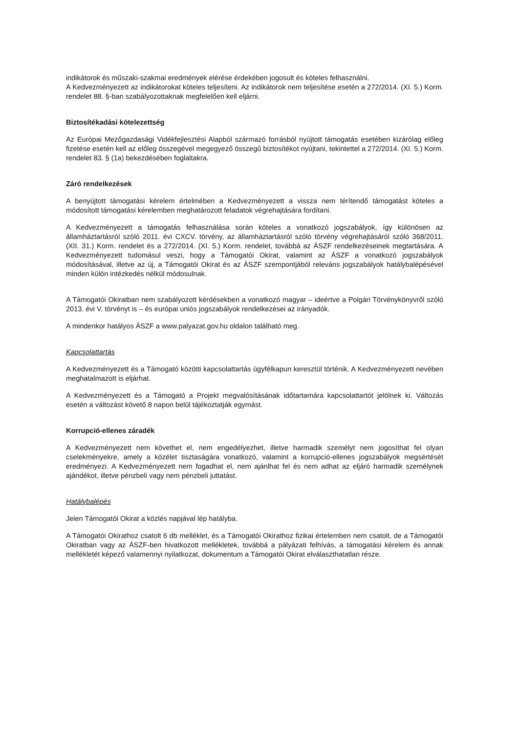indikátorok és műszaki-szakmai eredmények elérése érdekében jogosult és köteles felhasználni.
A Kedvezményezett az indikátorokat köteles teljesíteni. Az indikátorok nem teljesítése esetén a 272/2014. (XI. 5.) Korm. rendelet 88. §-ban szabályozottaknak megfelelően kell eljárni.
Biztosítékadási kötelezettség
Az Európai Mezőgazdasági Vidékfejlesztési Alapból származó forrásból nyújtott támogatás esetében kizárólag előleg fizetése esetén kell az előleg összegével megegyező összegű biztosítékot nyújtani, tekintettel a 272/2014. (XI. 5.) Korm. rendelet 83. § (1a) bekezdésében foglaltakra.
Záró rendelkezések
A benyújtott támogatási kérelem értelmében a Kedvezményezett a vissza nem térítendő támogatást köteles a módosított támogatási kérelemben meghatározott feladatok végrehajtására fordítani.
A Kedvezményezett a támogatás felhasználása során köteles a vonatkozó jogszabályok, így különösen az államháztartásról szóló 2011. évi CXCV. törvény, az államháztartásról szóló törvény végrehajtásáról szóló 368/2011. (XII. 31.) Korm. rendelet és a 272/2014. (XI. 5.) Korm. rendelet, továbbá az ÁSZF rendelkezéseinek megtartására. A Kedvezményezett tudomásul veszi, hogy a Támogatói Okirat, valamint az ÁSZF a vonatkozó jogszabályok módosításával, illetve az új, a Támogatói Okirat és az ÁSZF szempontjából releváns jogszabályok hatálybalépésével minden külön intézkedés nélkül módosulnak.
A Támogatói Okiratban nem szabályozott kérdésekben a vonatkozó magyar – ideértve a Polgári Törvénykönyvről szóló 2013. évi V. törvényt is – és európai uniós jogszabályok rendelkezései az irányadók.
A mindenkor hatályos ÁSZF a www.palyazat.gov.hu oldalon található meg.
Kapcsolattartás
A Kedvezményezett és a Támogató közötti kapcsolattartás ügyfélkapun keresztül történik. A Kedvezményezett nevében meghatalmazott is eljárhat.
A Kedvezményezett és a Támogató a Projekt megvalósításának időtartamára kapcsolattartót jelölnek ki. Változás esetén a változást követő 8 napon belül tájékoztatják egymást.
Korrupció-ellenes záradék
A Kedvezményezett nem követhet el, nem engedélyezhet, illetve harmadik személyt nem jogosíthat fel olyan cselekményekre, amely a közélet tisztaságára vonatkozó, valamint a korrupció-ellenes jogszabályok megsértését eredményezi. A Kedvezményezett nem fogadhat el, nem ajánlhat fel és nem adhat az eljáró harmadik személynek ajándékot, illetve pénzbeli vagy nem pénzbeli juttatást.
Hatálybalépés
Jelen Támogatói Okirat a közlés napjával lép hatályba.
A Támogatói Okirathoz csatolt 6 db melléklet, és a Támogatói Okirathoz fizikai értelemben nem csatolt, de a Támogatói Okiratban vagy az ÁSZF-ben hivatkozott mellékletek, továbbá a pályázati felhívás, a támogatási kérelem és annak mellékletét képező valamennyi nyilatkozat, dokumentum a Támogatói Okirat elválaszthatatlan része.